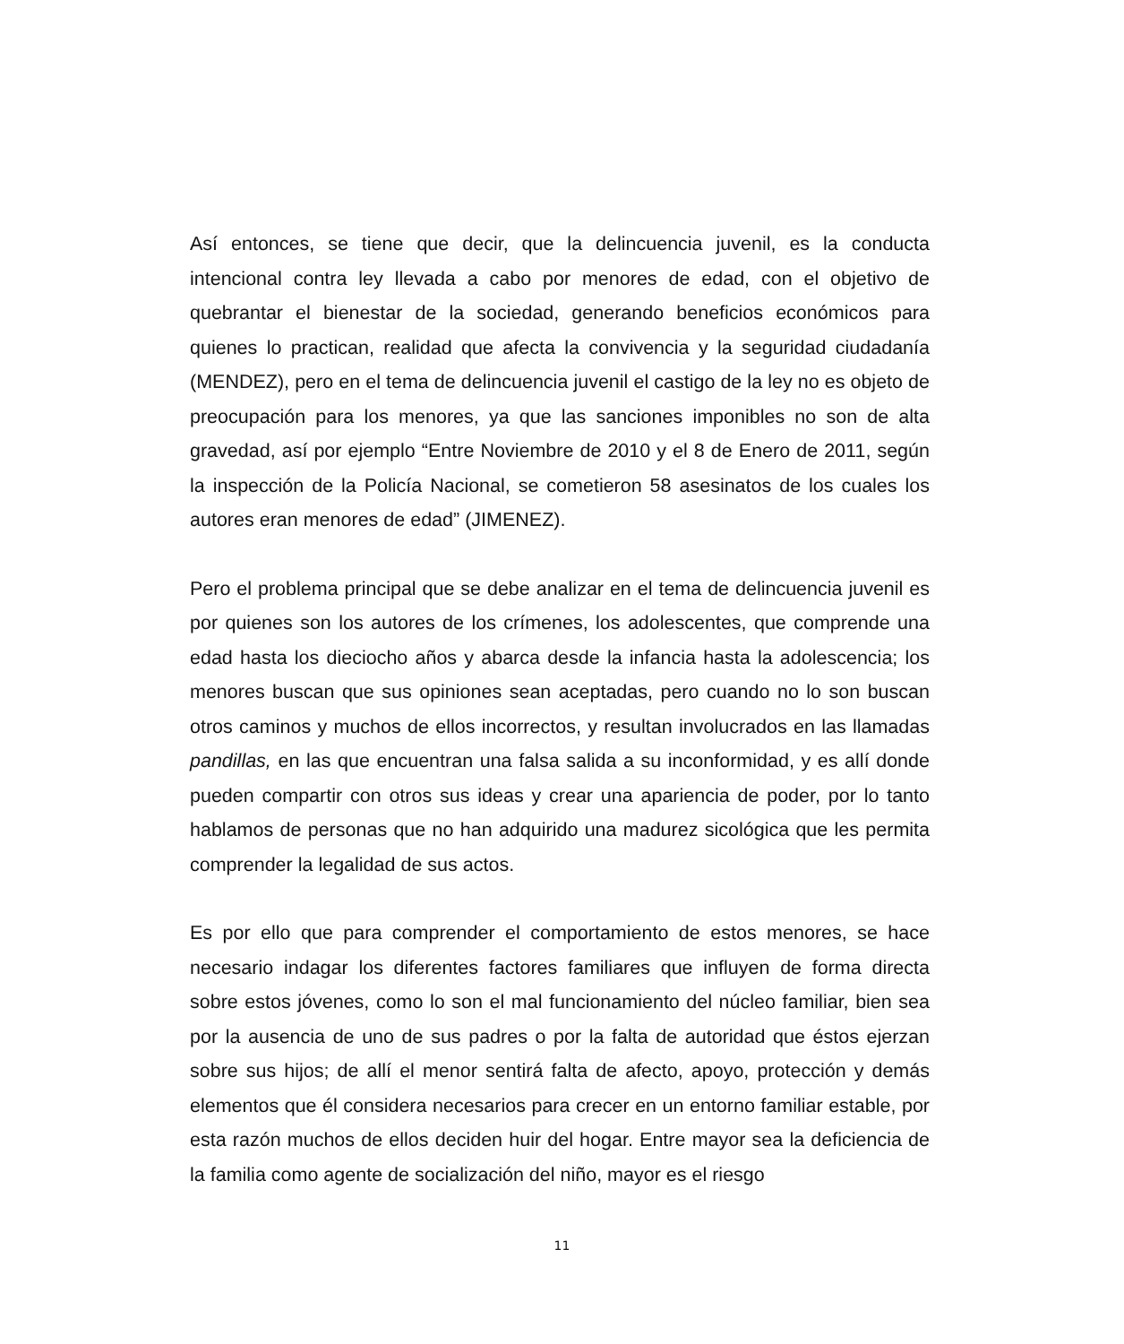Así entonces, se tiene que decir, que la delincuencia juvenil, es la conducta intencional contra ley llevada a cabo por menores de edad, con el objetivo de quebrantar el bienestar de la sociedad, generando beneficios económicos para quienes lo practican, realidad que afecta la convivencia y la seguridad ciudadanía (MENDEZ), pero en el tema de delincuencia juvenil el castigo de la ley no es objeto de preocupación para los menores, ya que las sanciones imponibles no son de alta gravedad, así por ejemplo “Entre Noviembre de 2010 y el 8 de Enero de 2011, según la inspección de la Policía Nacional, se cometieron 58 asesinatos de los cuales los autores eran menores de edad” (JIMENEZ).
Pero el problema principal que se debe analizar en el tema de delincuencia juvenil es por quienes son los autores de los crímenes, los adolescentes, que comprende una edad hasta los dieciocho años y abarca desde la infancia hasta la adolescencia; los menores buscan que sus opiniones sean aceptadas, pero cuando no lo son buscan otros caminos y muchos de ellos incorrectos, y resultan involucrados en las llamadas pandillas, en las que encuentran una falsa salida a su inconformidad, y es allí donde pueden compartir con otros sus ideas y crear una apariencia de poder, por lo tanto hablamos de personas que no han adquirido una madurez sicológica que les permita comprender la legalidad de sus actos.
Es por ello que para comprender el comportamiento de estos menores, se hace necesario indagar los diferentes factores familiares que influyen de forma directa sobre estos jóvenes, como lo son el mal funcionamiento del núcleo familiar, bien sea por la ausencia de uno de sus padres o por la falta de autoridad que éstos ejerzan sobre sus hijos; de allí el menor sentirá falta de afecto, apoyo, protección y demás elementos que él considera necesarios para crecer en un entorno familiar estable, por esta razón muchos de ellos deciden huir del hogar. Entre mayor sea la deficiencia de la familia como agente de socialización del niño, mayor es el riesgo
11